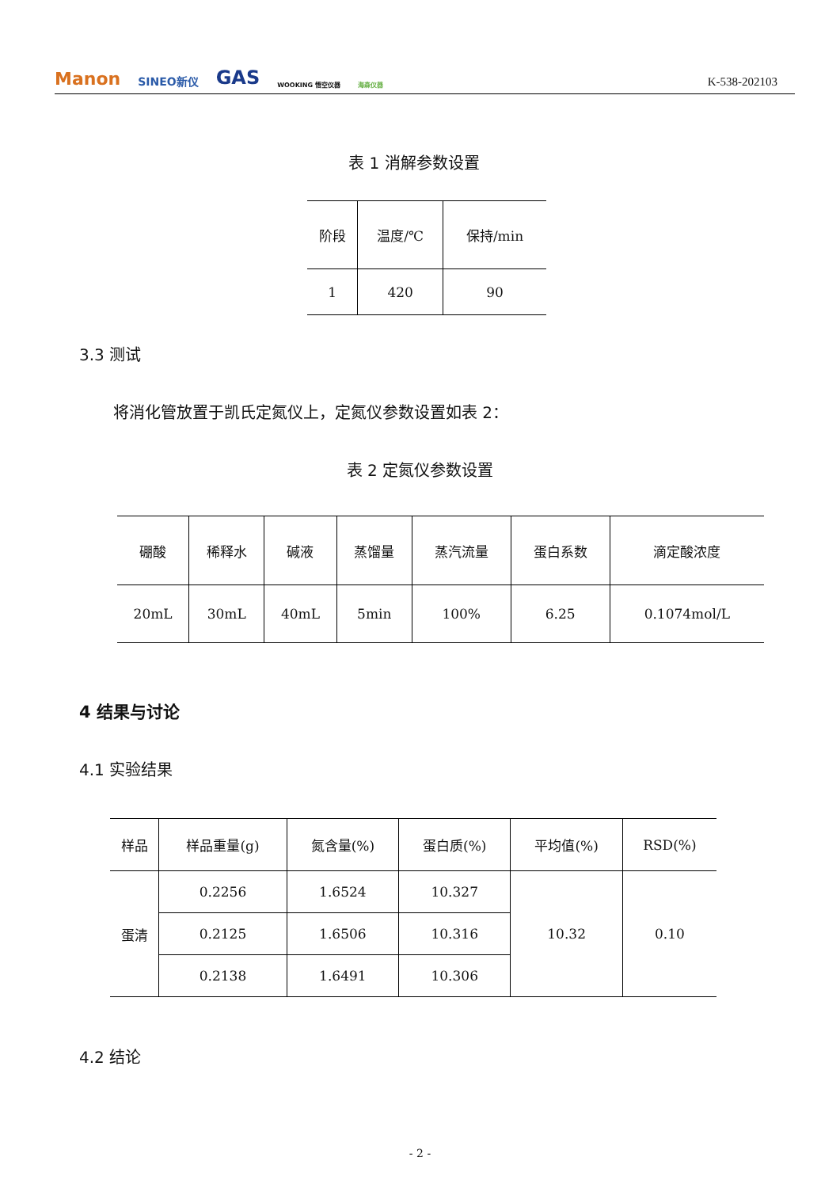Manon SINEO新仪 GAS WOOKING 悟空仪器 海森仪器 K-538-202103
表 1 消解参数设置
| 阶段 | 温度/℃ | 保持/min |
| --- | --- | --- |
| 1 | 420 | 90 |
3.3 测试
将消化管放置于凯氏定氮仪上，定氮仪参数设置如表 2：
表 2 定氮仪参数设置
| 硼酸 | 稀释水 | 碱液 | 蒸馏量 | 蒸汽流量 | 蛋白系数 | 滴定酸浓度 |
| --- | --- | --- | --- | --- | --- | --- |
| 20mL | 30mL | 40mL | 5min | 100% | 6.25 | 0.1074mol/L |
4 结果与讨论
4.1 实验结果
| 样品 | 样品重量(g) | 氮含量(%) | 蛋白质(%) | 平均值(%) | RSD(%) |
| --- | --- | --- | --- | --- | --- |
| 蛋清 | 0.2256 | 1.6524 | 10.327 | 10.32 | 0.10 |
| | 0.2125 | 1.6506 | 10.316 | | |
| | 0.2138 | 1.6491 | 10.306 | | |
4.2 结论
- 2 -